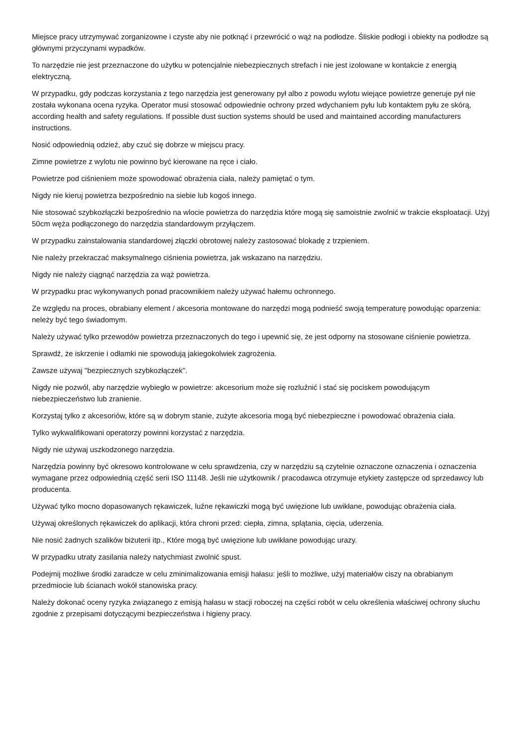Miejsce pracy utrzymywać zorganizowne i czyste aby nie potknąć i przewrócić o wąż na podłodze. Śliskie podłogi i obiekty na podłodze są głównymi przyczynami wypadków.
To narzędzie nie jest przeznaczone do użytku w potencjalnie niebezpiecznych strefach i nie jest izolowane w kontakcie z energią elektryczną.
W przypadku, gdy podczas korzystania z tego narzędzia jest generowany pył albo z powodu wylotu wiejące powietrze generuje pył nie została wykonana ocena ryzyka. Operator musi stosować odpowiednie ochrony przed wdychaniem pyłu lub kontaktem pyłu ze skórą, according health and safety regulations. If possible dust suction systems should be used and maintained according manufacturers instructions.
Nosić odpowiednią odzież, aby czuć się dobrze w miejscu pracy.
Zimne powietrze z wylotu nie powinno być kierowane na ręce i ciało.
Powietrze pod ciśnieniem może spowodować obrażenia ciała, należy pamiętać o tym.
Nigdy nie kieruj powietrza bezpośrednio na siebie lub kogoś innego.
Nie stosować szybkozłączki bezpośrednio na wlocie powietrza do narzędzia które mogą się samoistnie zwolnić w trakcie eksploatacji. Użyj 50cm węża podłączonego do narzędzia standardowym przyłączem.
W przypadku zainstalowania standardowej złączki obrotowej należy zastosować blokadę z trzpieniem.
Nie należy przekraczać maksymalnego ciśnienia powietrza, jak wskazano na narzędziu.
Nigdy nie należy ciągnąć narzędzia za wąż powietrza.
W przypadku prac wykonywanych ponad pracownikiem należy używać hałemu ochronnego.
Ze względu na proces, obrabiany element / akcesoria montowane do narzędzi mogą podnieść swoją temperaturę powodując oparzenia: neleży być tego świadomym.
Należy używać tylko przewodów powietrza przeznaczonych do tego i upewnić się, że jest odporny na stosowane ciśnienie powietrza.
Sprawdź, że iskrzenie i odłamki nie spowodują jakiegokolwiek zagrożenia.
Zawsze używaj "bezpiecznych szybkozłączek".
Nigdy nie pozwól, aby narzędzie wybiegło w powietrze: akcesorium może się rozluźnić i stać się pociskem powodującym niebezpieczeństwo lub zranienie.
Korzystaj tylko z akcesoriów, które są w dobrym stanie, zużyte akcesoria mogą być niebezpieczne i powodować obrażenia ciała.
Tylko wykwalifikowani operatorzy powinni korzystać z narzędzia.
Nigdy nie używaj uszkodzonego narzędzia.
Narzędzia powinny być okresowo kontrolowane w celu sprawdzenia, czy w narzędziu są czytelnie oznaczone oznaczenia i oznaczenia wymagane przez odpowiednią część serii ISO 11148. Jeśli nie użytkownik / pracodawca otrzymuje etykiety zastępcze od sprzedawcy lub producenta.
Używać tylko mocno dopasowanych rękawiczek, luźne rękawiczki mogą być uwięzione lub uwikłane, powodując obrażenia ciała.
Używaj określonych rękawiczek do aplikacji, która chroni przed: ciepła, zimna, splątania, cięcia, uderzenia.
Nie nosić żadnych szalików biżuterii itp., Które mogą być uwięzione lub uwikłane powodując urazy.
W przypadku utraty zasilania należy natychmiast zwolnić spust.
Podejmij możliwe środki zaradcze w celu zminimalizowania emisji hałasu: jeśli to możliwe, użyj materiałów ciszy na obrabianym przedmiocie lub ścianach wokół stanowiska pracy.
Należy dokonać oceny ryzyka związanego z emisją hałasu w stacji roboczej na części robót w celu określenia właściwej ochrony słuchu zgodnie z przepisami dotyczącymi bezpieczeństwa i higieny pracy.